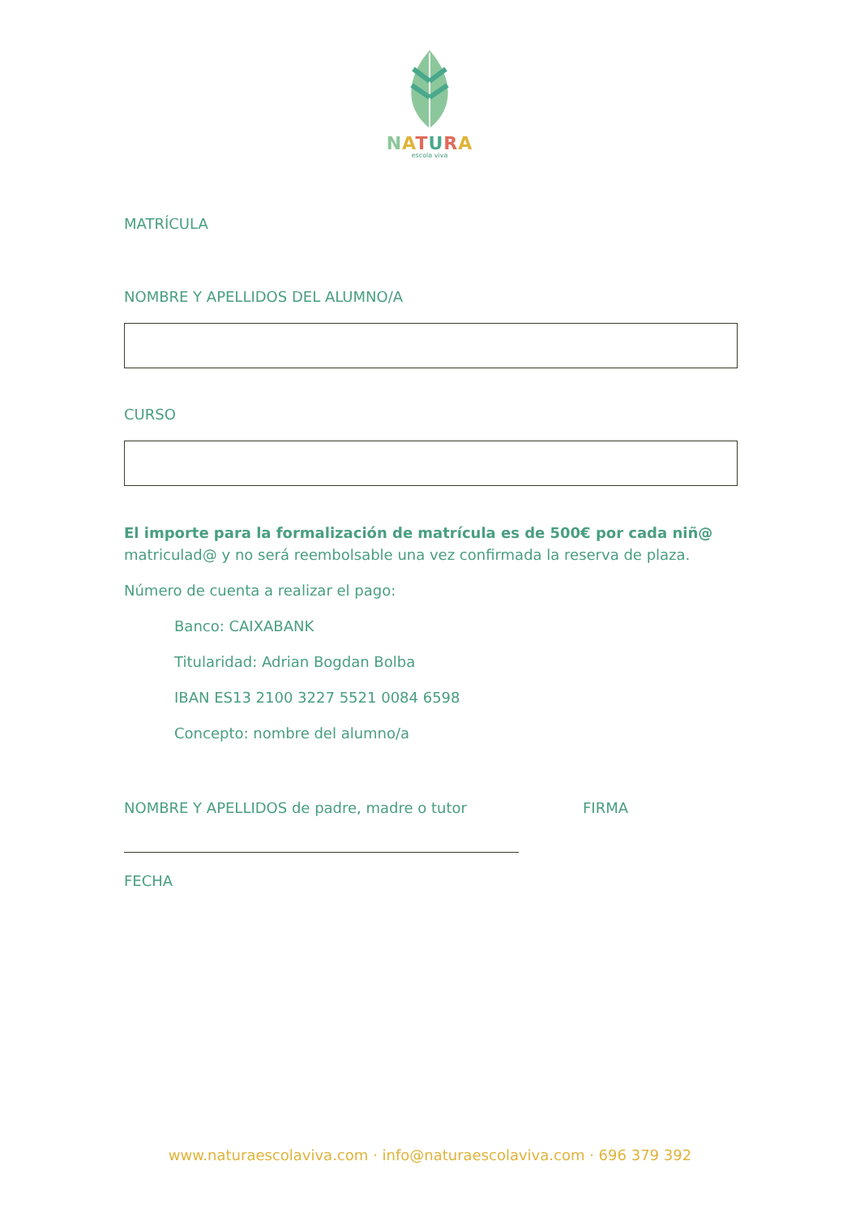NATURA
escola viva
MATRÍCULA
NOMBRE Y APELLIDOS DEL ALUMNO/A
CURSO
El importe para la formalización de matrícula es de 500€ por cada niñ@ matriculad@ y no será reembolsable una vez confirmada la reserva de plaza.
Número de cuenta a realizar el pago:
Banco: CAIXABANK
Titularidad: Adrian Bogdan Bolba
IBAN ES13 2100 3227 5521 0084 6598
Concepto: nombre del alumno/a
NOMBRE Y APELLIDOS de padre, madre o tutor FIRMA
FECHA
www.naturaescolaviva.com · info@naturaescolaviva.com · 696 379 392